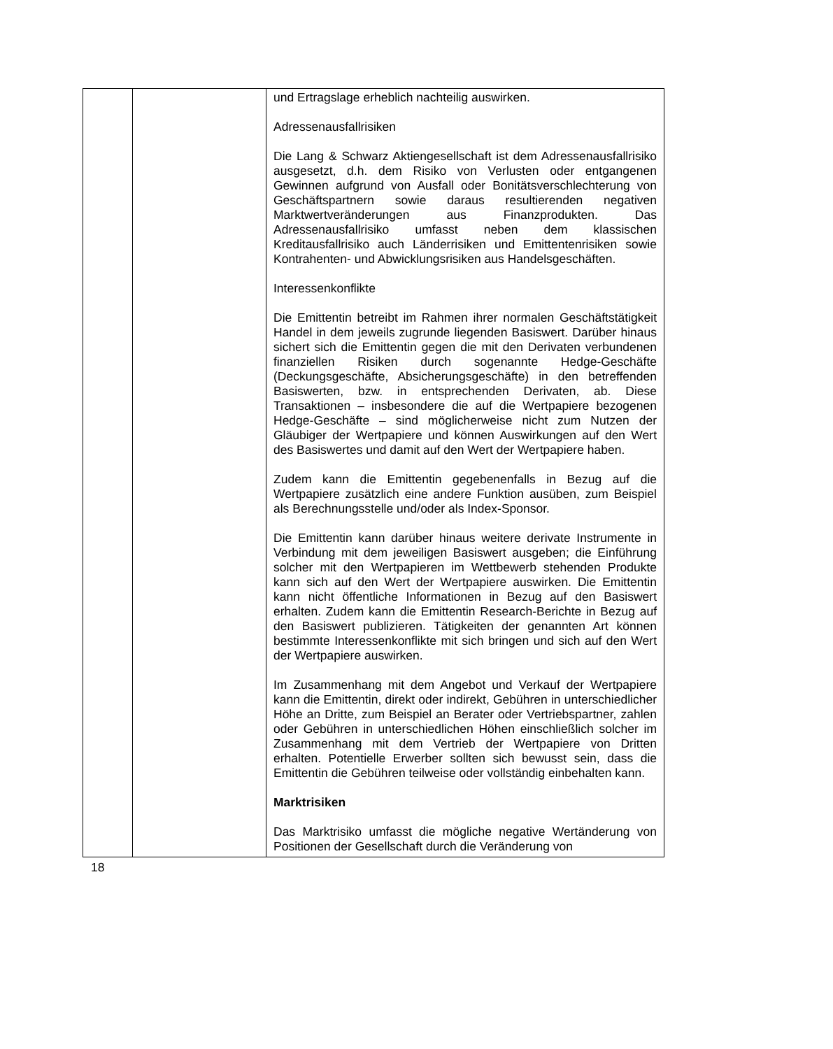| | | und Ertragslage erheblich nachteilig auswirken. Adressenausfallrisiken Die Lang & Schwarz Aktiengesellschaft ist dem Adressen­ausfallrisiko ausgesetzt, d.h. dem Risiko von Verlusten oder entgangenen Gewinnen aufgrund von Ausfall oder Bonitäts­verschlechterung von Geschäftspartnern sowie daraus resultierenden negativen Marktwertveränderungen aus Finanz­produkten. Das Adressenausfallrisiko umfasst neben dem klassischen Kreditausfallrisiko auch Länderrisiken und Emittentenrisiken sowie Kontrahenten- und Abwicklungsrisiken aus Handelsgeschäften. Interessenkonflikte Die Emittentin betreibt im Rahmen ihrer normalen Geschäftstätigkeit Handel in dem jeweils zugrunde liegenden Basiswert. Darüber hinaus sichert sich die Emittentin gegen die mit den Derivaten verbundenen finanziellen Risiken durch sogenannte Hedge-Geschäfte (Deckungsgeschäfte, Absicher­ungsgeschäfte) in den betreffenden Basiswerten, bzw. in entsprechenden Derivaten, ab. Diese Transaktionen – insbesondere die auf die Wertpapiere bezogenen Hedge-Ge­schäfte – sind möglicherweise nicht zum Nutzen der Gläubiger der Wertpapiere und können Auswirkungen auf den Wert des Basiswertes und damit auf den Wert der Wertpapiere haben. Zudem kann die Emittentin gegebenenfalls in Bezug auf die Wertpapiere zusätzlich eine andere Funktion ausüben, zum Beispiel als Berechnungsstelle und/oder als Index-Sponsor. Die Emittentin kann darüber hinaus weitere derivate Instrumente in Verbindung mit dem jeweiligen Basiswert ausgeben; die Einführung solcher mit den Wertpapieren im Wettbewerb stehenden Produkte kann sich auf den Wert der Wertpapiere auswirken. Die Emittentin kann nicht öffentliche Informationen in Bezug auf den Basiswert erhalten. Zudem kann die Emittentin Research-Berichte in Bezug auf den Basiswert publizieren. Tätigkeiten der genannten Art können bestimmte Interessenkonflikte mit sich bringen und sich auf den Wert der Wertpapiere auswirken. Im Zusammenhang mit dem Angebot und Verkauf der Wert­papiere kann die Emittentin, direkt oder indirekt, Gebühren in unterschiedlicher Höhe an Dritte, zum Beispiel an Berater oder Vertriebspartner, zahlen oder Gebühren in unterschiedlichen Höhen einschließlich solcher im Zusammenhang mit dem Vertrieb der Wertpapiere von Dritten erhalten. Potentielle Erwerber sollten sich bewusst sein, dass die Emittentin die Gebühren teilweise oder vollständig einbehalten kann. Marktrisiken Das Marktrisiko umfasst die mögliche negative Wertänderung von Positionen der Gesellschaft durch die Veränderung von |
18